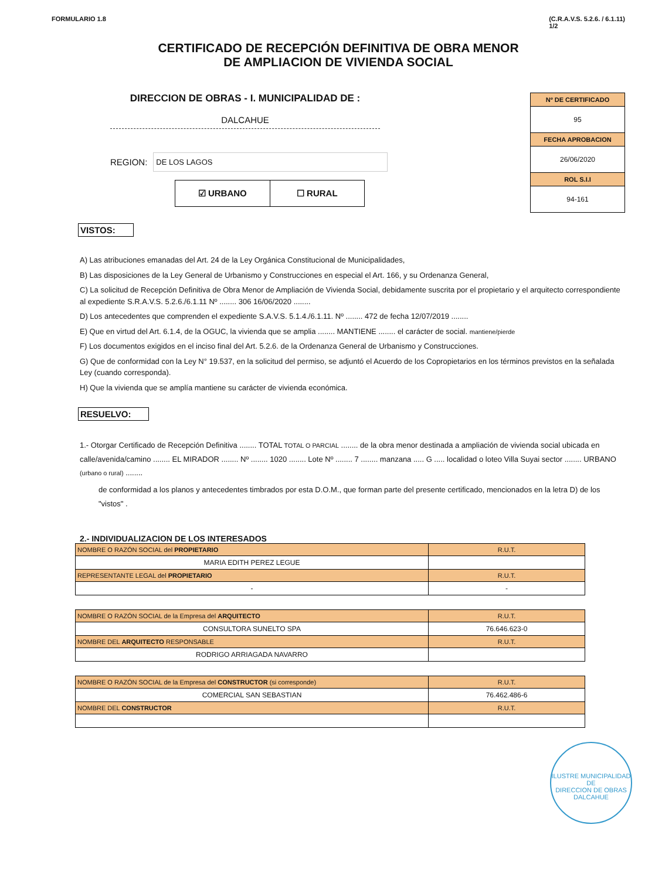FORMULARIO 1.8 (C.R.A.V.S. 5.2.6. / 6.1.11)
1/2
CERTIFICADO DE RECEPCIÓN DEFINITIVA DE OBRA MENOR
DE AMPLIACION DE VIVIENDA SOCIAL
DIRECCION DE OBRAS - I. MUNICIPALIDAD DE :
DALCAHUE
REGION: DE LOS LAGOS
☑ URBANO ☐ RURAL
Nº DE CERTIFICADO
95
FECHA APROBACION
26/06/2020
ROL S.I.I
94-161
VISTOS:
A) Las atribuciones emanadas del Art. 24 de la Ley Orgánica Constitucional de Municipalidades,
B) Las disposiciones de la Ley General de Urbanismo y Construcciones en especial el Art. 166, y su Ordenanza General,
C) La solicitud de Recepción Definitiva de Obra Menor de Ampliación de Vivienda Social, debidamente suscrita por el propietario y el arquitecto correspondiente al expediente S.R.A.V.S. 5.2.6./6.1.11 Nº ........ 306 16/06/2020 ........
D) Los antecedentes que comprenden el expediente S.A.V.S. 5.1.4./6.1.11. Nº ........ 472 de fecha 12/07/2019 ........
E) Que en virtud del Art. 6.1.4, de la OGUC, la vivienda que se amplia ........ MANTIENE ........ el carácter de social. mantiene/pierde
F) Los documentos exigidos en el inciso final del Art. 5.2.6. de la Ordenanza General de Urbanismo y Construcciones.
G) Que de conformidad con la Ley N° 19.537, en la solicitud del permiso, se adjuntó el Acuerdo de los Copropietarios en los términos previstos en la señalada Ley (cuando corresponda).
H) Que la vivienda que se amplía mantiene su carácter de vivienda económica.
RESUELVO:
1.- Otorgar Certificado de Recepción Definitiva ........ TOTAL TOTAL O PARCIAL ........ de la obra menor destinada a ampliación de vivienda social ubicada en calle/avenida/camino ........ EL MIRADOR ........ Nº ........ 1020 ........ Lote Nº ........ 7 ........ manzana ..... G ..... localidad o loteo Villa Suyai sector ........ URBANO (urbano o rural) ........
de conformidad a los planos y antecedentes timbrados por esta D.O.M., que forman parte del presente certificado, mencionados en la letra D) de los "vistos" .
2.- INDIVIDUALIZACION DE LOS INTERESADOS
| NOMBRE O RAZÓN SOCIAL del PROPIETARIO | R.U.T. |
| MARIA EDITH PEREZ LEGUE | |
| REPRESENTANTE LEGAL del PROPIETARIO | R.U.T. |
| - | - |
| NOMBRE O RAZÓN SOCIAL de la Empresa del ARQUITECTO | R.U.T. |
| CONSULTORA SUNELTO SPA | 76.646.623-0 |
| NOMBRE DEL ARQUITECTO RESPONSABLE | R.U.T. |
| RODRIGO ARRIAGADA NAVARRO | |
| NOMBRE O RAZÓN SOCIAL de la Empresa del CONSTRUCTOR (si corresponde) | R.U.T. |
| COMERCIAL SAN SEBASTIAN | 76.462.486-6 |
| NOMBRE DEL CONSTRUCTOR | R.U.T. |
ILUSTRE MUNICIPALIDAD DE
DIRECCION DE OBRAS
DALCAHUE